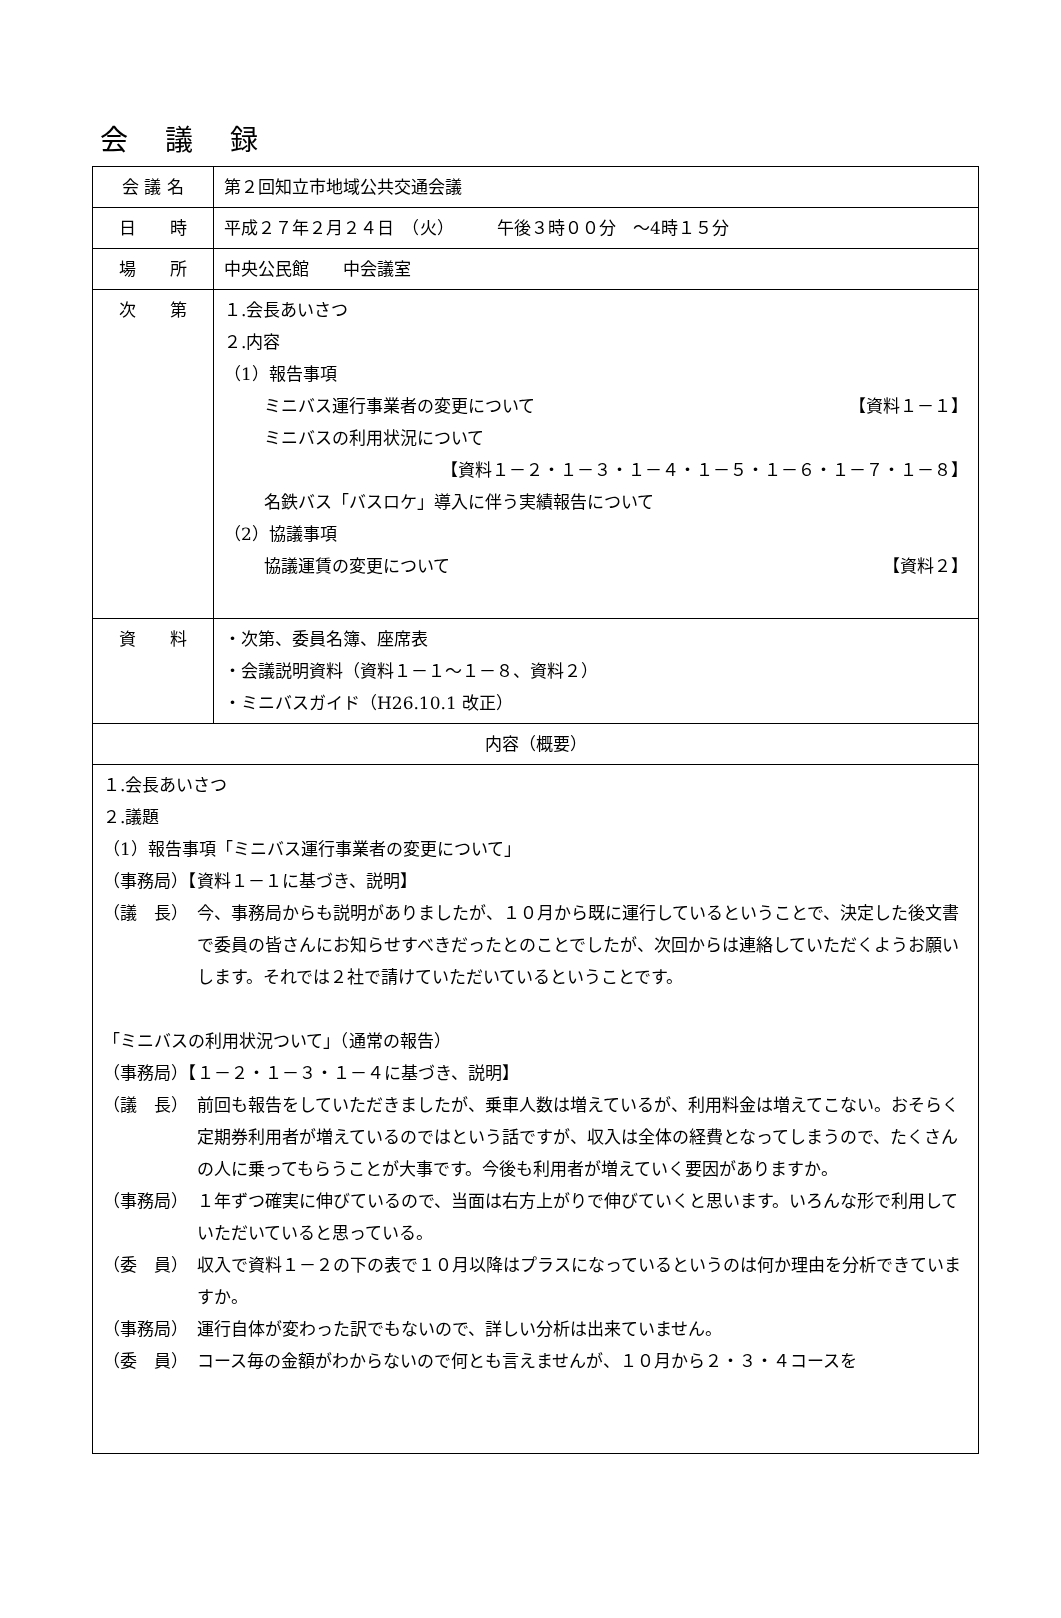会 議 録
| 会 議 名 | 第２回知立市地域公共交通会議 |
| 日 時 | 平成２７年２月２４日 （火） 午後３時００分 ～4時１５分 |
| 場 所 | 中央公民館 中会議室 |
| 次 第 | １.会長あいさつ ２.内容 （1）報告事項 ミニバス運行事業者の変更について 【資料１－１】 ミニバスの利用状況について 【資料１－２・１－３・１－４・１－５・１－６・１－７・１－８】 名鉄バス「バスロケ」導入に伴う実績報告について （2）協議事項 協議運賃の変更について 【資料２】 |
| 資 料 | ・次第、委員名簿、座席表 ・会議説明資料（資料１－１～１－８、資料２） ・ミニバスガイド（H26.10.1 改正） |
| 内容（概要） | |
| １.会長あいさつ ２.議題 （1）報告事項「ミニバス運行事業者の変更について」 （事務局）【資料１－１に基づき、説明】 （議 長） 今、事務局からも説明がありましたが、１０月から既に運行しているということで、決定した後文書で委員の皆さんにお知らせすべきだったとのことでしたが、次回からは連絡していただくようお願いします。それでは２社で請けていただいているということです。 「ミニバスの利用状況ついて」（通常の報告） （事務局）【１－２・１－３・１－４に基づき、説明】 （議 長） 前回も報告をしていただきましたが、乗車人数は増えているが、利用料金は増えてこない。おそらく定期券利用者が増えているのではという話ですが、収入は全体の経費となってしまうので、たくさんの人に乗ってもらうことが大事です。今後も利用者が増えていく要因がありますか。 （事務局） １年ずつ確実に伸びているので、当面は右方上がりで伸びていくと思います。いろんな形で利用していただいていると思っている。 （委 員） 収入で資料１－２の下の表で１０月以降はプラスになっているというのは何か理由を分析できていますか。 （事務局） 運行自体が変わった訳でもないので、詳しい分析は出来ていません。 （委 員） コース毎の金額がわからないので何とも言えませんが、１０月から２・３・４コースを | |